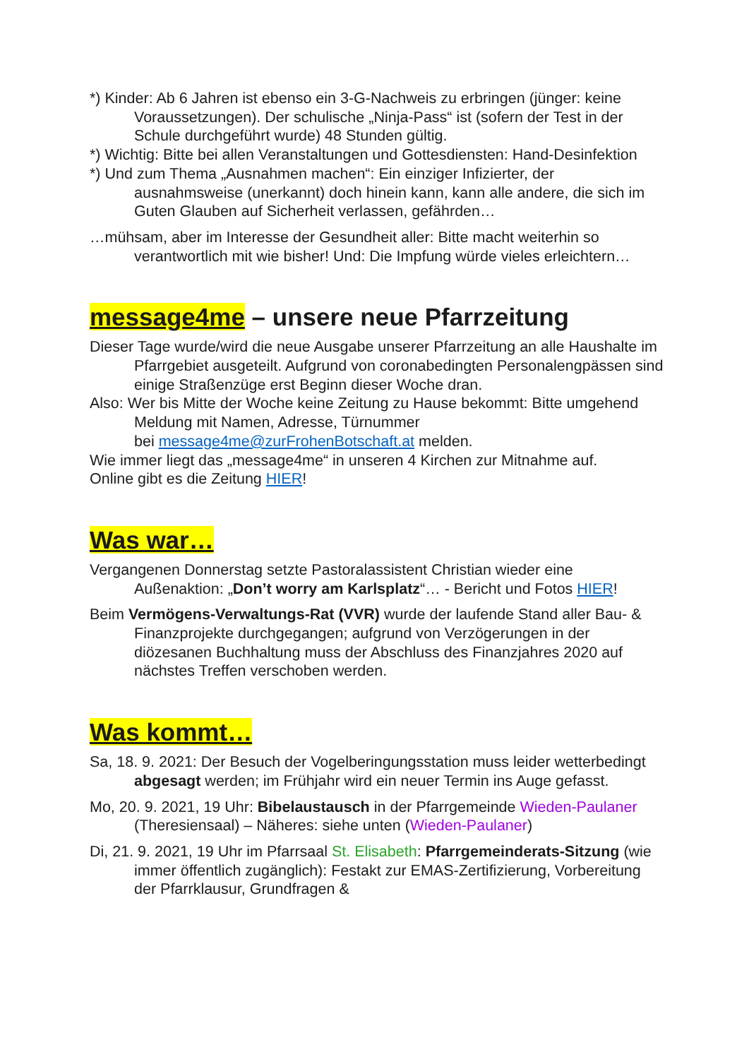*) Kinder: Ab 6 Jahren ist ebenso ein 3-G-Nachweis zu erbringen (jünger: keine Voraussetzungen). Der schulische „Ninja-Pass“ ist (sofern der Test in der Schule durchgeführt wurde) 48 Stunden gültig.
*) Wichtig: Bitte bei allen Veranstaltungen und Gottesdiensten: Hand-Desinfektion
*) Und zum Thema „Ausnahmen machen“: Ein einziger Infizierter, der ausnahmsweise (unerkannt) doch hinein kann, kann alle andere, die sich im Guten Glauben auf Sicherheit verlassen, gefährden…
…mühsam, aber im Interesse der Gesundheit aller: Bitte macht weiterhin so verantwortlich mit wie bisher! Und: Die Impfung würde vieles erleichtern…
message4me – unsere neue Pfarrzeitung
Dieser Tage wurde/wird die neue Ausgabe unserer Pfarrzeitung an alle Haushalte im Pfarrgebiet ausgeteilt. Aufgrund von coronabedingten Personalengpässen sind einige Straßenzüge erst Beginn dieser Woche dran.
Also: Wer bis Mitte der Woche keine Zeitung zu Hause bekommt: Bitte umgehend Meldung mit Namen, Adresse, Türnummer
bei message4me@zurFrohenBotschaft.at melden.
Wie immer liegt das „message4me“ in unseren 4 Kirchen zur Mitnahme auf.
Online gibt es die Zeitung HIER!
Was war…
Vergangenen Donnerstag setzte Pastoralassistent Christian wieder eine Außenaktion: „Don’t worry am Karlsplatz“… - Bericht und Fotos HIER!
Beim Vermögens-Verwaltungs-Rat (VVR) wurde der laufende Stand aller Bau- & Finanzprojekte durchgegangen; aufgrund von Verzögerungen in der diözesanen Buchhaltung muss der Abschluss des Finanzjahres 2020 auf nächstes Treffen verschoben werden.
Was kommt…
Sa, 18. 9. 2021: Der Besuch der Vogelberingungsstation muss leider wetterbedingt abgesagt werden; im Frühjahr wird ein neuer Termin ins Auge gefasst.
Mo, 20. 9. 2021, 19 Uhr: Bibelaustausch in der Pfarrgemeinde Wieden-Paulaner (Theresiensaal) – Näheres: siehe unten (Wieden-Paulaner)
Di, 21. 9. 2021, 19 Uhr im Pfarrsaal St. Elisabeth: Pfarrgemeinderats-Sitzung (wie immer öffentlich zugänglich): Festakt zur EMAS-Zertifizierung, Vorbereitung der Pfarrklausur, Grundfragen &